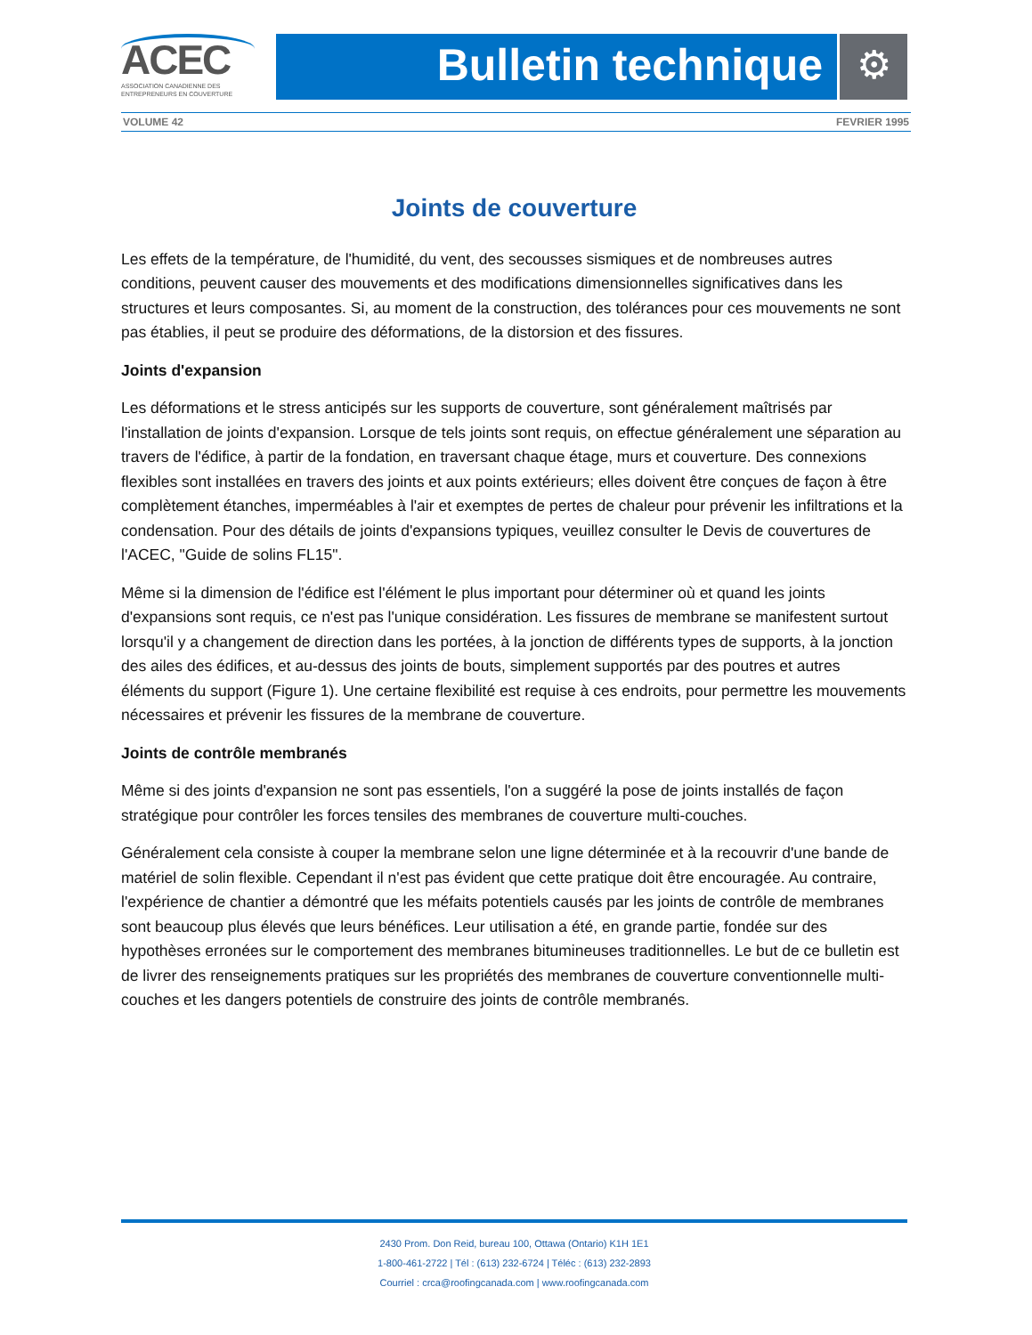ACEC
ASSOCIATION CANADIENNE DES
ENTREPRENEURS EN COUVERTURE
Bulletin technique ⚙
VOLUME 42 FEVRIER 1995
Joints de couverture
Les effets de la température, de l'humidité, du vent, des secousses sismiques et de nombreuses autres conditions, peuvent causer des mouvements et des modifications dimensionnelles significatives dans les structures et leurs composantes. Si, au moment de la construction, des tolérances pour ces mouvements ne sont pas établies, il peut se produire des déformations, de la distorsion et des fissures.
Joints d'expansion
Les déformations et le stress anticipés sur les supports de couverture, sont généralement maîtrisés par l'installation de joints d'expansion. Lorsque de tels joints sont requis, on effectue généralement une séparation au travers de l'édifice, à partir de la fondation, en traversant chaque étage, murs et couverture. Des connexions flexibles sont installées en travers des joints et aux points extérieurs; elles doivent être conçues de façon à être complètement étanches, imperméables à l'air et exemptes de pertes de chaleur pour prévenir les infiltrations et la condensation. Pour des détails de joints d'expansions typiques, veuillez consulter le Devis de couvertures de l'ACEC, "Guide de solins FL15".
Même si la dimension de l'édifice est l'élément le plus important pour déterminer où et quand les joints d'expansions sont requis, ce n'est pas l'unique considération. Les fissures de membrane se manifestent surtout lorsqu'il y a changement de direction dans les portées, à la jonction de différents types de supports, à la jonction des ailes des édifices, et au-dessus des joints de bouts, simplement supportés par des poutres et autres éléments du support (Figure 1). Une certaine flexibilité est requise à ces endroits, pour permettre les mouvements nécessaires et prévenir les fissures de la membrane de couverture.
Joints de contrôle membranés
Même si des joints d'expansion ne sont pas essentiels, l'on a suggéré la pose de joints installés de façon stratégique pour contrôler les forces tensiles des membranes de couverture multi-couches.
Généralement cela consiste à couper la membrane selon une ligne déterminée et à la recouvrir d'une bande de matériel de solin flexible. Cependant il n'est pas évident que cette pratique doit être encouragée. Au contraire, l'expérience de chantier a démontré que les méfaits potentiels causés par les joints de contrôle de membranes sont beaucoup plus élevés que leurs bénéfices. Leur utilisation a été, en grande partie, fondée sur des hypothèses erronées sur le comportement des membranes bitumineuses traditionnelles. Le but de ce bulletin est de livrer des renseignements pratiques sur les propriétés des membranes de couverture conventionnelle multi-couches et les dangers potentiels de construire des joints de contrôle membranés.
2430 Prom. Don Reid, bureau 100, Ottawa (Ontario) K1H 1E1
1-800-461-2722 | Tél : (613) 232-6724 | Téléc : (613) 232-2893
Courriel : crca@roofingcanada.com | www.roofingcanada.com